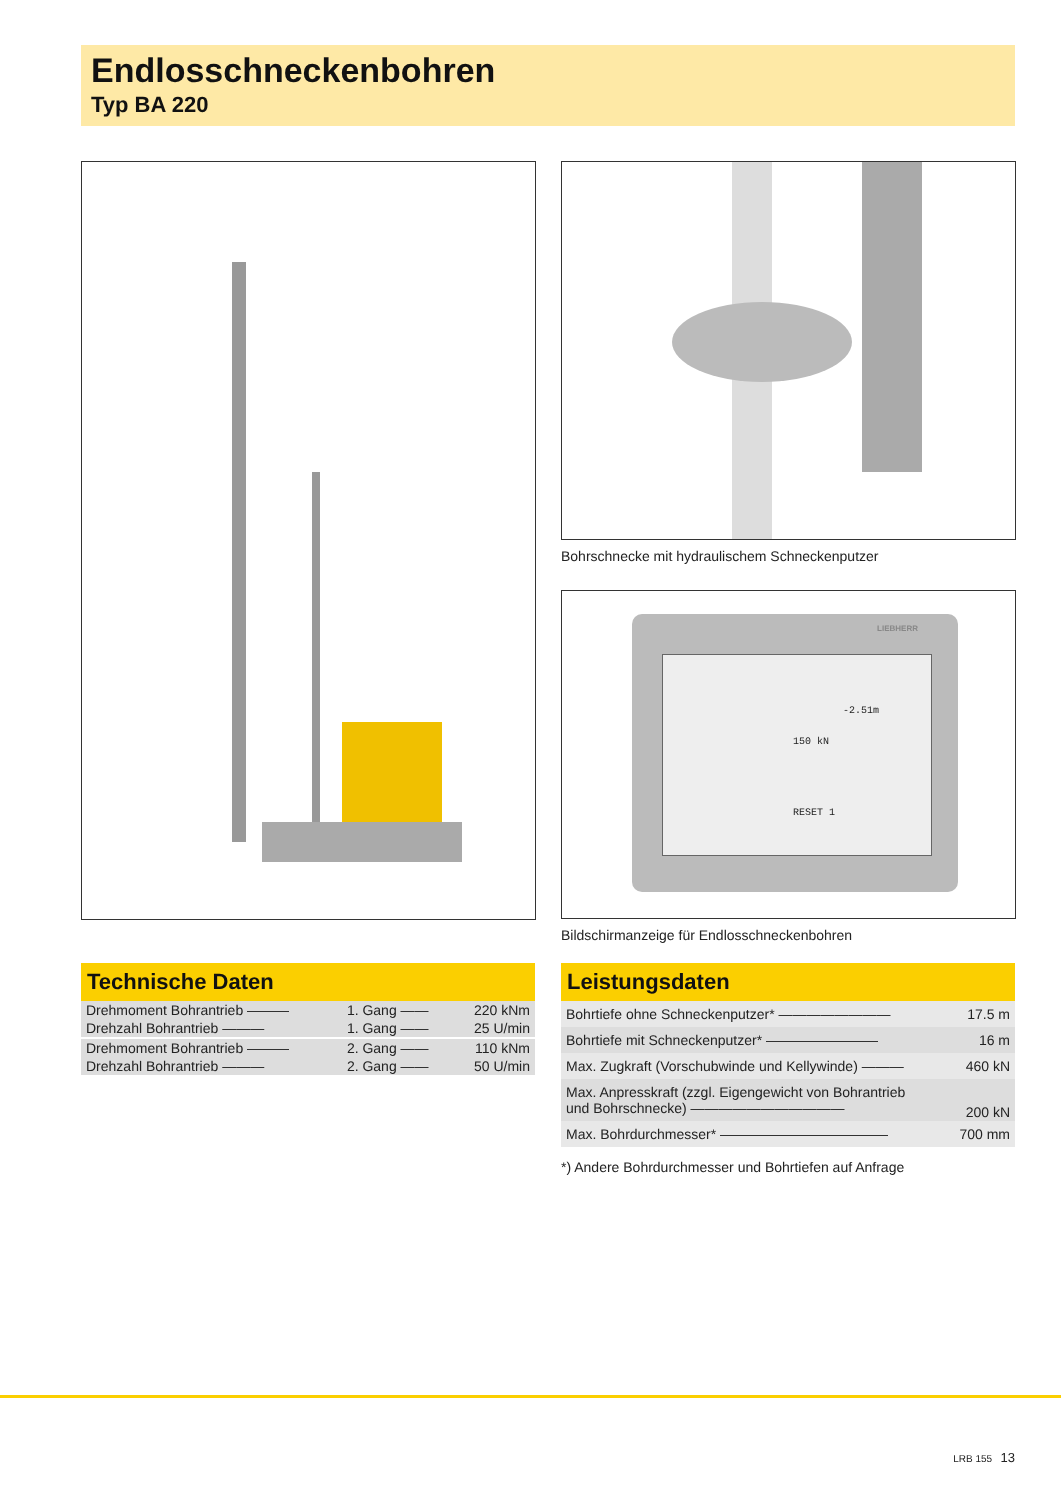Endlosschneckenbohren
Typ BA 220
Bohrschnecke mit hydraulischem Schneckenputzer
LIEBHERR
-2.51m
150 kN
RESET 1
Bildschirmanzeige für Endlosschneckenbohren
Technische Daten
| Drehmoment Bohrantrieb ——— | 1. Gang —— | 220 kNm |
| Drehzahl Bohrantrieb ——— | 1. Gang —— | 25 U/min |
| Drehmoment Bohrantrieb ——— | 2. Gang —— | 110 kNm |
| Drehzahl Bohrantrieb ——— | 2. Gang —— | 50 U/min |
Leistungsdaten
| Bohrtiefe ohne Schneckenputzer* ———————— | 17.5 m |
| Bohrtiefe mit Schneckenputzer* ———————— | 16 m |
| Max. Zugkraft (Vorschubwinde und Kellywinde) ——— | 460 kN |
| Max. Anpresskraft (zzgl. Eigengewicht von Bohrantrieb und Bohrschnecke) ——————————— | 200 kN |
| Max. Bohrdurchmesser* ———————————— | 700 mm |
*) Andere Bohrdurchmesser und Bohrtiefen auf Anfrage
LRB 155 13